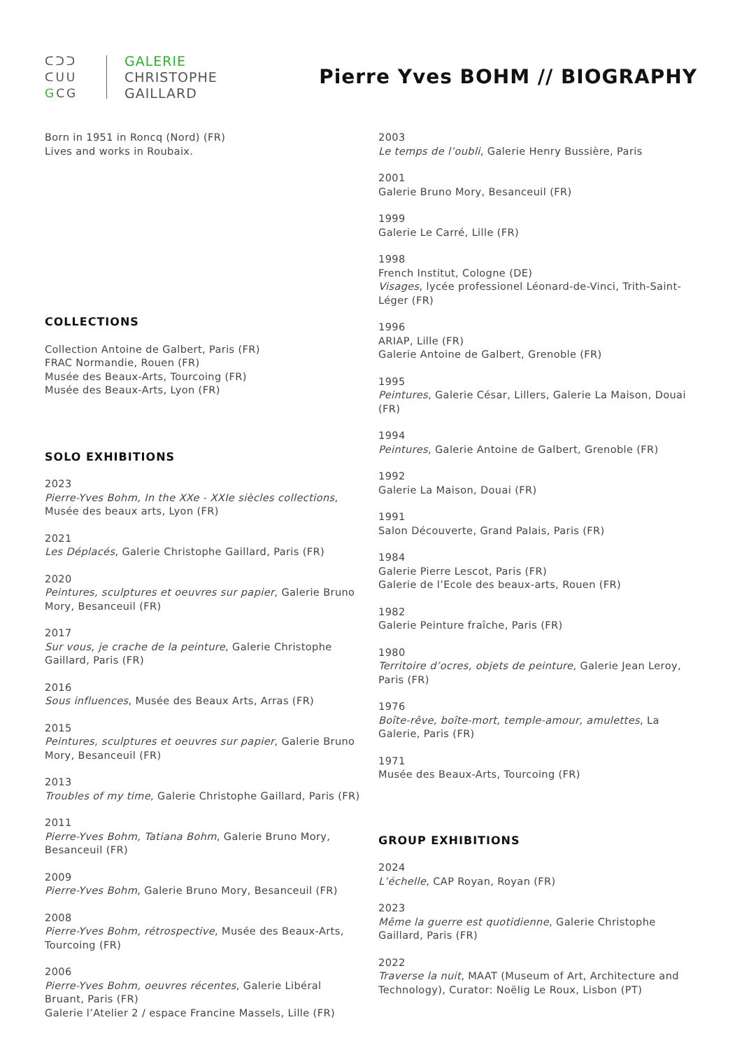ᑕᑐᑐ
ᑕᑌᑌ
GCG
GALERIE
CHRISTOPHE
GAILLARD
Pierre Yves BOHM // BIOGRAPHY
Born in 1951 in Roncq (Nord) (FR)
Lives and works in Roubaix.
COLLECTIONS
Collection Antoine de Galbert, Paris (FR)
FRAC Normandie, Rouen (FR)
Musée des Beaux-Arts, Tourcoing (FR)
Musée des Beaux-Arts, Lyon (FR)
SOLO EXHIBITIONS
2023
Pierre-Yves Bohm, In the XXe - XXIe siècles collections,
Musée des beaux arts, Lyon (FR)
2021
Les Déplacés, Galerie Christophe Gaillard, Paris (FR)
2020
Peintures, sculptures et oeuvres sur papier, Galerie Bruno Mory, Besanceuil (FR)
2017
Sur vous, je crache de la peinture, Galerie Christophe Gaillard, Paris (FR)
2016
Sous influences, Musée des Beaux Arts, Arras (FR)
2015
Peintures, sculptures et oeuvres sur papier, Galerie Bruno Mory, Besanceuil (FR)
2013
Troubles of my time, Galerie Christophe Gaillard, Paris (FR)
2011
Pierre-Yves Bohm, Tatiana Bohm, Galerie Bruno Mory, Besanceuil (FR)
2009
Pierre-Yves Bohm, Galerie Bruno Mory, Besanceuil (FR)
2008
Pierre-Yves Bohm, rétrospective, Musée des Beaux-Arts, Tourcoing (FR)
2006
Pierre-Yves Bohm, oeuvres récentes, Galerie Libéral Bruant, Paris (FR)
Galerie l’Atelier 2 / espace Francine Massels, Lille (FR)
2003
Le temps de l’oubli, Galerie Henry Bussière, Paris
2001
Galerie Bruno Mory, Besanceuil (FR)
1999
Galerie Le Carré, Lille (FR)
1998
French Institut, Cologne (DE)
Visages, lycée professionel Léonard-de-Vinci, Trith-Saint-Léger (FR)
1996
ARIAP, Lille (FR)
Galerie Antoine de Galbert, Grenoble (FR)
1995
Peintures, Galerie César, Lillers, Galerie La Maison, Douai (FR)
1994
Peintures, Galerie Antoine de Galbert, Grenoble (FR)
1992
Galerie La Maison, Douai (FR)
1991
Salon Découverte, Grand Palais, Paris (FR)
1984
Galerie Pierre Lescot, Paris (FR)
Galerie de l’Ecole des beaux-arts, Rouen (FR)
1982
Galerie Peinture fraîche, Paris (FR)
1980
Territoire d’ocres, objets de peinture, Galerie Jean Leroy, Paris (FR)
1976
Boîte-rêve, boîte-mort, temple-amour, amulettes, La Galerie, Paris (FR)
1971
Musée des Beaux-Arts, Tourcoing (FR)
GROUP EXHIBITIONS
2024
L’échelle, CAP Royan, Royan (FR)
2023
Même la guerre est quotidienne, Galerie Christophe Gaillard, Paris (FR)
2022
Traverse la nuit, MAAT (Museum of Art, Architecture and Technology), Curator: Noëlig Le Roux, Lisbon (PT)